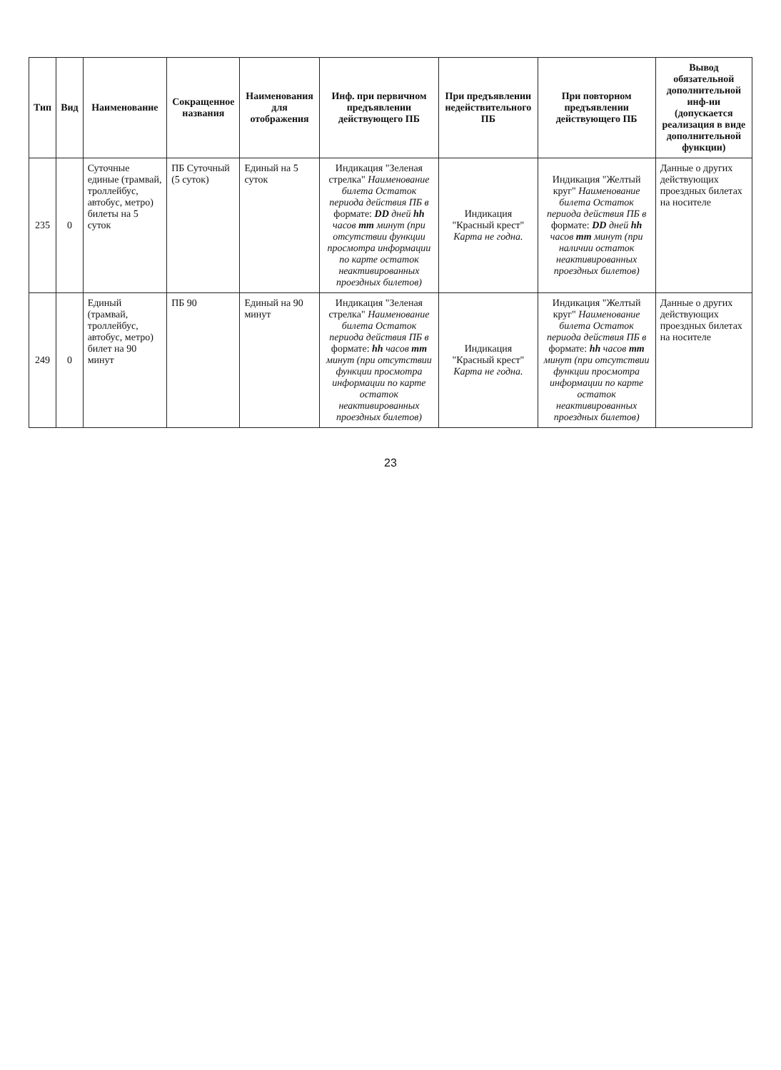| Тип | Вид | Наименование | Сокращенное названия | Наименования для отображения | Инф. при первичном предъявлении действующего ПБ | При предъявлении недействительного ПБ | При повторном предъявлении действующего ПБ | Вывод обязательной дополнительной инф-ии (допускается реализация в виде дополнительной функции) |
| --- | --- | --- | --- | --- | --- | --- | --- | --- |
| 235 | 0 | Суточные единые (трамвай, троллейбус, автобус, метро) билеты на 5 суток | ПБ Суточный (5 суток) | Единый на 5 суток | Индикация "Зеленая стрелка" Наименование билета Остаток периода действия ПБ в формате: DD дней hh часов mm минут (при отсутствии функции просмотра информации по карте остаток неактивированных проездных билетов) | Индикация "Красный крест" Карта не годна. | Индикация "Желтый круг" Наименование билета Остаток периода действия ПБ в формате: DD дней hh часов mm минут (при наличии остаток неактивированных проездных билетов) | Данные о других действующих проездных билетах на носителе |
| 249 | 0 | Единый (трамвай, троллейбус, автобус, метро) билет на 90 минут | ПБ 90 | Единый на 90 минут | Индикация "Зеленая стрелка" Наименование билета Остаток периода действия ПБ в формате: hh часов mm минут (при отсутствии функции просмотра информации по карте остаток неактивированных проездных билетов) | Индикация "Красный крест" Карта не годна. | Индикация "Желтый круг" Наименование билета Остаток периода действия ПБ в формате: hh часов mm минут (при отсутствии функции просмотра информации по карте остаток неактивированных проездных билетов) | Данные о других действующих проездных билетах на носителе |
23